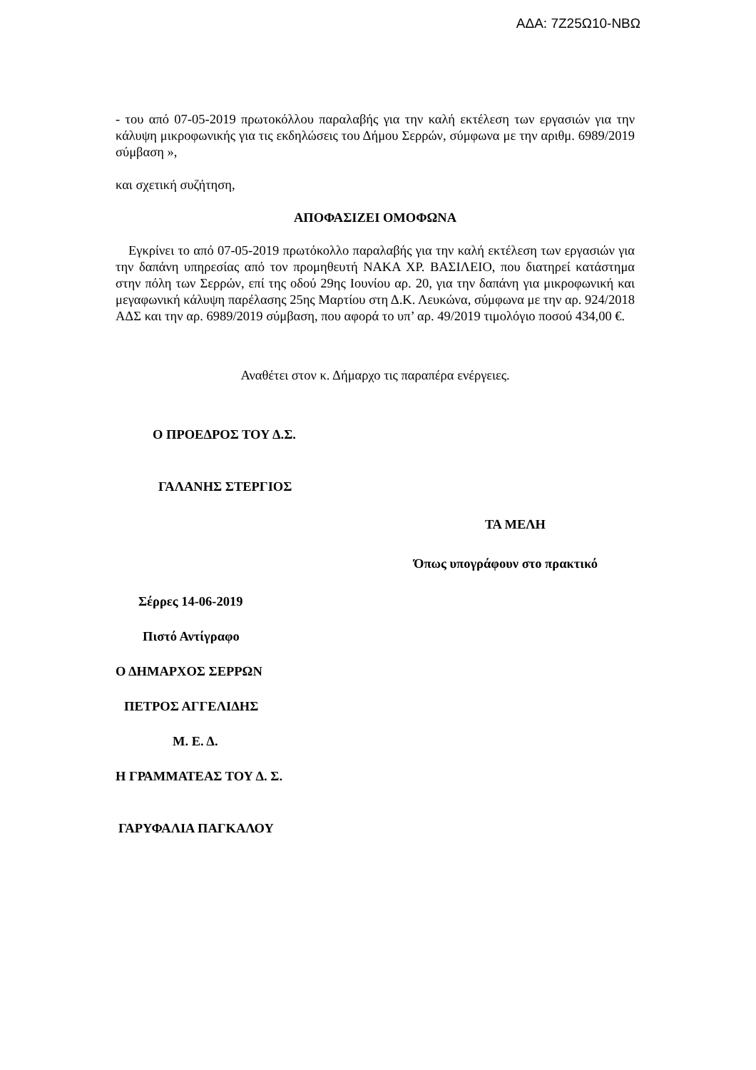ΑΔΑ: 7Ζ25Ω10-ΝΒΩ
- του από 07-05-2019 πρωτοκόλλου παραλαβής για την καλή εκτέλεση των εργασιών για την κάλυψη μικροφωνικής για τις εκδηλώσεις του Δήμου Σερρών, σύμφωνα με την αριθμ. 6989/2019 σύμβαση »,
και σχετική συζήτηση,
ΑΠΟΦΑΣΙΖΕΙ ΟΜΟΦΩΝΑ
Εγκρίνει το από 07-05-2019 πρωτόκολλο παραλαβής για την καλή εκτέλεση των εργασιών για την δαπάνη υπηρεσίας από τον προμηθευτή ΝΑΚΑ ΧΡ. ΒΑΣΙΛΕΙΟ, που διατηρεί κατάστημα στην πόλη των Σερρών, επί της οδού 29ης Ιουνίου αρ. 20, για την δαπάνη για μικροφωνική και μεγαφωνική κάλυψη παρέλασης 25ης Μαρτίου στη Δ.Κ. Λευκώνα, σύμφωνα με την αρ. 924/2018 ΑΔΣ και την αρ. 6989/2019 σύμβαση, που αφορά το υπ’ αρ. 49/2019 τιμολόγιο ποσού 434,00 €.
Αναθέτει στον κ. Δήμαρχο τις παραπέρα ενέργειες.
Ο ΠΡΟΕΔΡΟΣ ΤΟΥ Δ.Σ.
ΓΑΛΑΝΗΣ ΣΤΕΡΓΙΟΣ
ΤΑ ΜΕΛΗ
Όπως υπογράφουν στο πρακτικό
Σέρρες 14-06-2019
Πιστό Αντίγραφο
Ο ΔΗΜΑΡΧΟΣ ΣΕΡΡΩΝ
ΠΕΤΡΟΣ ΑΓΓΕΛΙΔΗΣ
Μ. Ε. Δ.
Η ΓΡΑΜΜΑΤΕΑΣ ΤΟΥ Δ. Σ.
ΓΑΡΥΦΑΛΙΑ ΠΑΓΚΑΛΟΥ